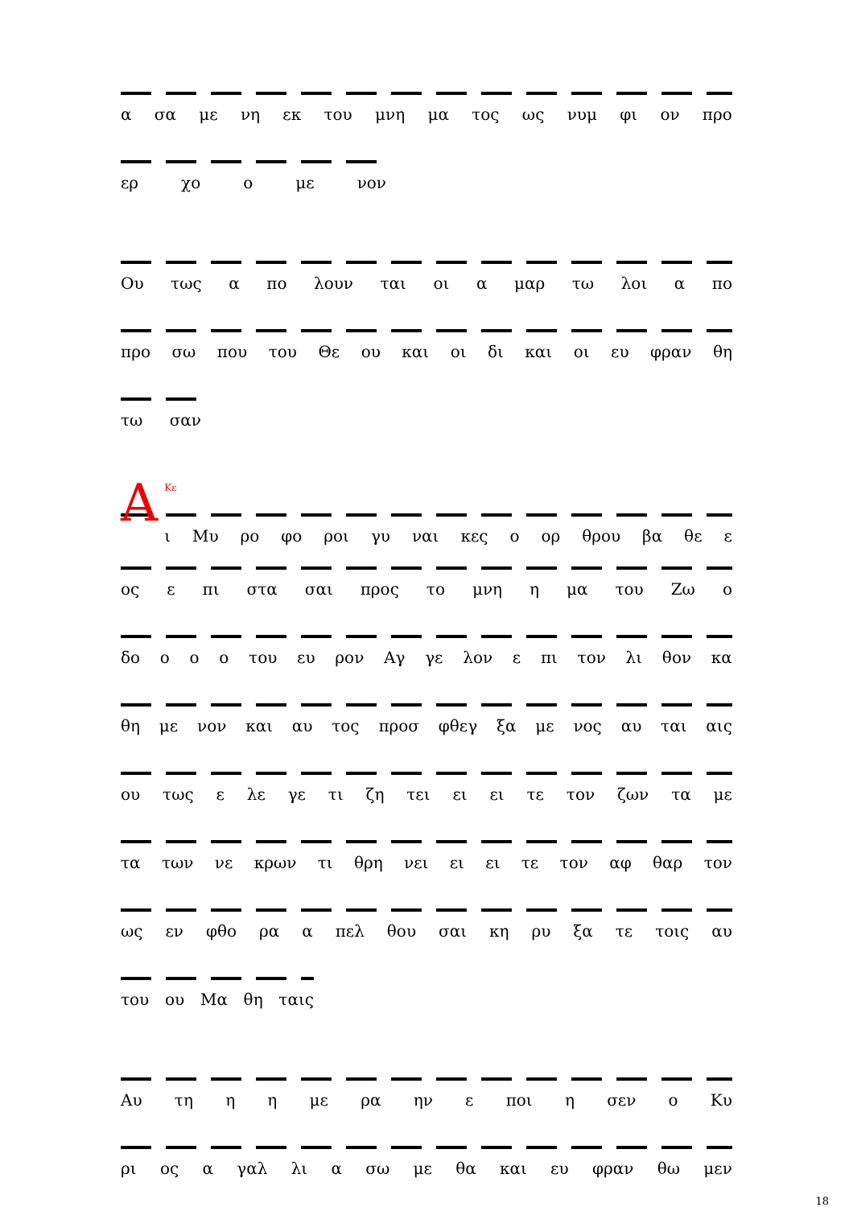α σα με νη εκ του μνη μα τος ως νυμ φι ον προ
ερ χο ο με νον
Ου τως α πο λουν ται οι α μαρ τω λοι α πο
προ σω που του Θε ου και οι δι και οι ευ φραν θη
τω σαν
ΑΚε
ι Μυ ρο φο ροι γυ ναι κες ο ορ θρου βα θε ε
ος ε πι στα σαι προς το μνη η μα του Ζω ο
δο ο ο ο του ευ ρον Αγ γε λον ε πι τον λι θον κα
θη με νον και αυ τος προσ φθεγ ξα με νος αυ ται αις
ου τως ε λε γε τι ζη τει ει ει τε τον ζων τα με
τα των νε κρων τι θρη νει ει ει τε τον αφ θαρ τον
ως εν φθο ρα α πελ θου σαι κη ρυ ξα τε τοις αυ
του ου Μα θη ταις
Αυ τη η η με ρα ην ε ποι η σεν ο Κυ
ρι ος α γαλ λι α σω με θα και ευ φραν θω μεν
18